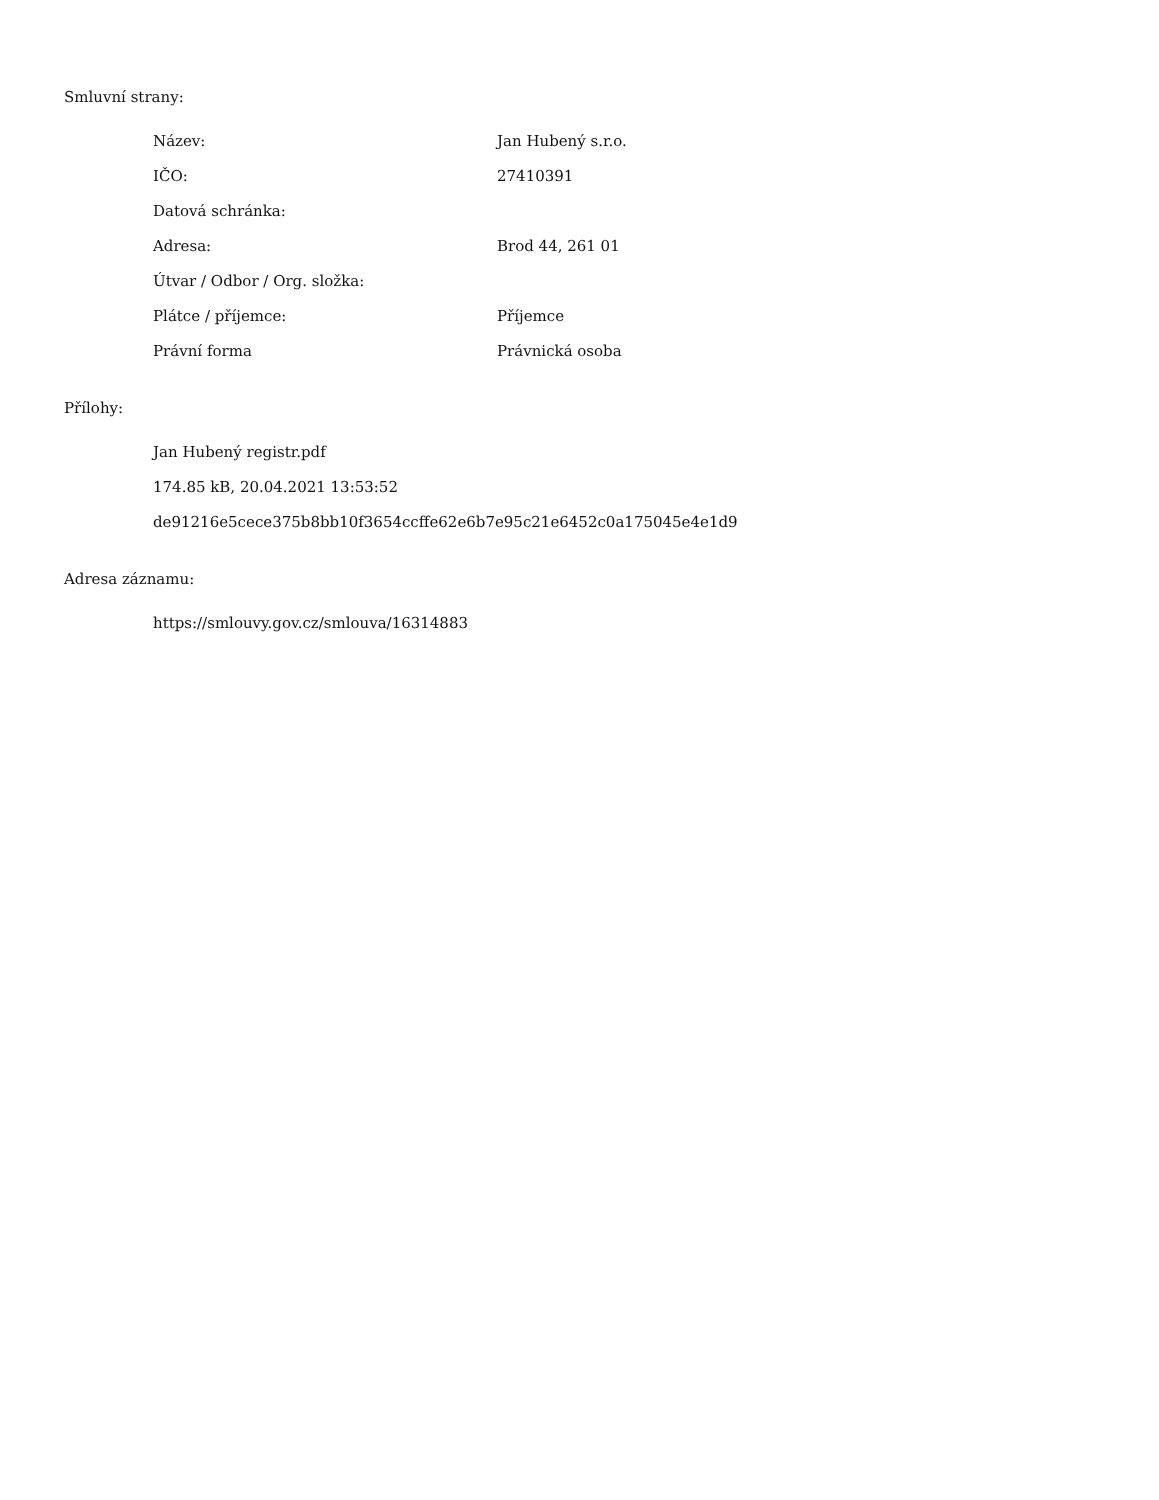Smluvní strany:
| Název: | Jan Hubený s.r.o. |
| IČO: | 27410391 |
| Datová schránka: | |
| Adresa: | Brod 44, 261 01 |
| Útvar / Odbor / Org. složka: | |
| Plátce / příjemce: | Příjemce |
| Právní forma | Právnická osoba |
Přílohy:
Jan Hubený registr.pdf
174.85 kB, 20.04.2021 13:53:52
de91216e5cece375b8bb10f3654ccffe62e6b7e95c21e6452c0a175045e4e1d9
Adresa záznamu:
https://smlouvy.gov.cz/smlouva/16314883